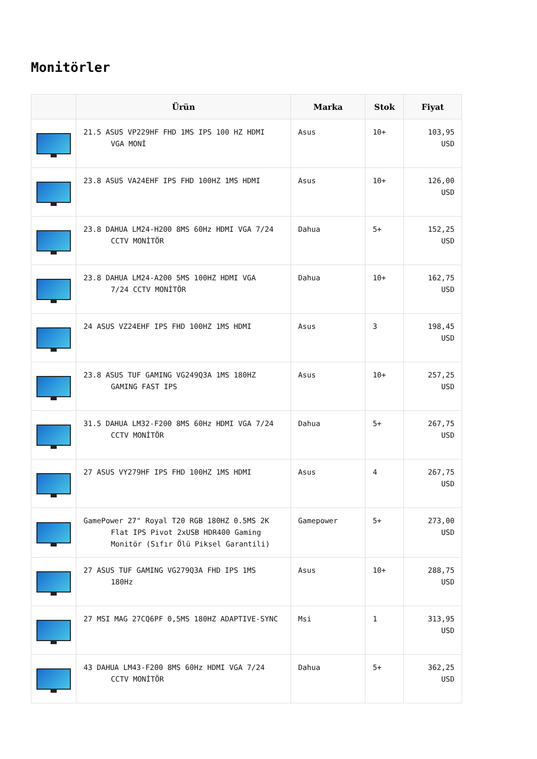Monitörler
| | Ürün | Marka | Stok | Fiyat |
| --- | --- | --- | --- | --- |
| | 21.5 ASUS VP229HF FHD 1MS IPS 100 HZ HDMI VGA MONİ | Asus | 10+ | 103,95 USD |
| | 23.8 ASUS VA24EHF IPS FHD 100HZ 1MS HDMI | Asus | 10+ | 126,00 USD |
| | 23.8 DAHUA LM24-H200 8MS 60Hz HDMI VGA 7/24 CCTV MONİTÖR | Dahua | 5+ | 152,25 USD |
| | 23.8 DAHUA LM24-A200 5MS 100HZ HDMI VGA 7/24 CCTV MONİTÖR | Dahua | 10+ | 162,75 USD |
| | 24 ASUS VZ24EHF IPS FHD 100HZ 1MS HDMI | Asus | 3 | 198,45 USD |
| | 23.8 ASUS TUF GAMING VG249Q3A 1MS 180HZ GAMING FAST IPS | Asus | 10+ | 257,25 USD |
| | 31.5 DAHUA LM32-F200 8MS 60Hz HDMI VGA 7/24 CCTV MONİTÖR | Dahua | 5+ | 267,75 USD |
| | 27 ASUS VY279HF IPS FHD 100HZ 1MS HDMI | Asus | 4 | 267,75 USD |
| | GamePower 27" Royal T20 RGB 180HZ 0.5MS 2K Flat IPS Pivot 2xUSB HDR400 Gaming Monitör (Sıfır Ölü Piksel Garantili) | Gamepower | 5+ | 273,00 USD |
| | 27 ASUS TUF GAMING VG279Q3A FHD IPS 1MS 180Hz | Asus | 10+ | 288,75 USD |
| | 27 MSI MAG 27CQ6PF 0,5MS 180HZ ADAPTIVE-SYNC | Msi | 1 | 313,95 USD |
| | 43 DAHUA LM43-F200 8MS 60Hz HDMI VGA 7/24 CCTV MONİTÖR | Dahua | 5+ | 362,25 USD |